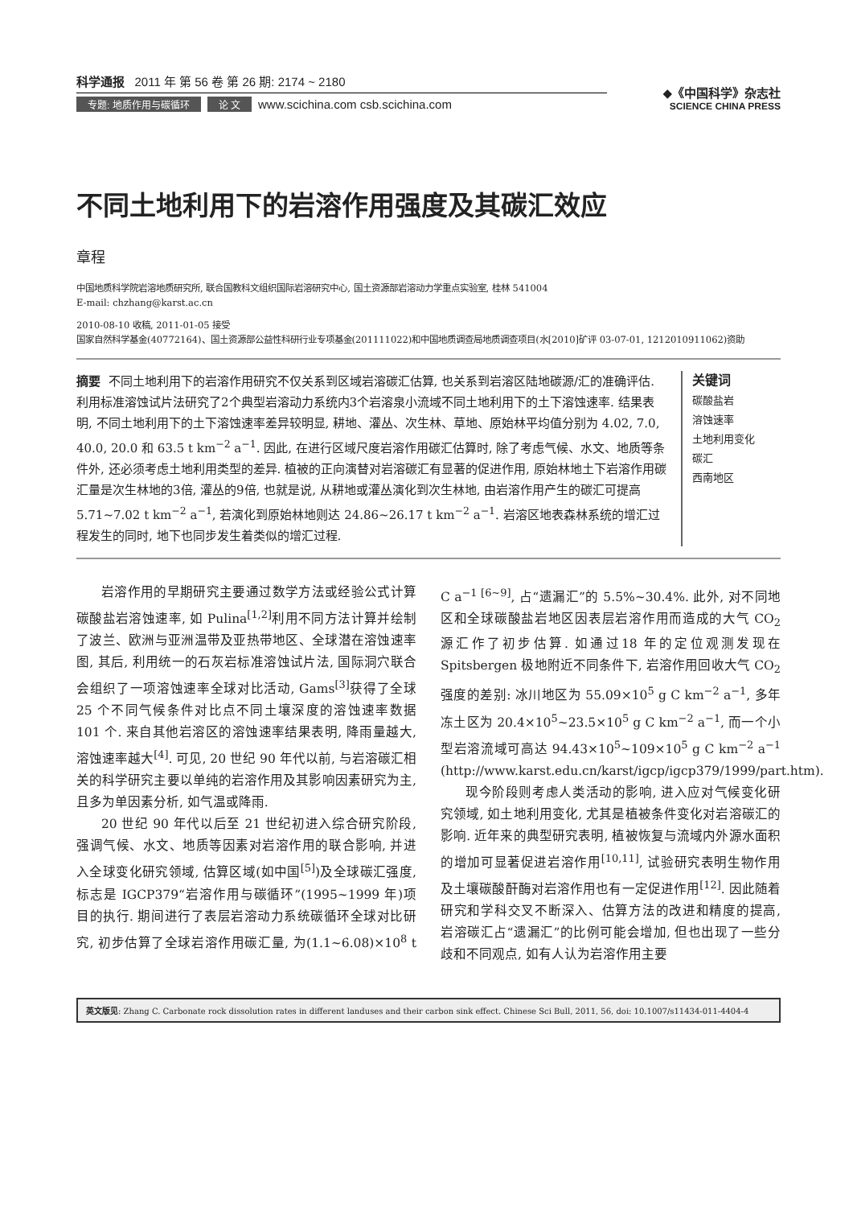科学通报 2011 年 第 56 卷 第 26 期: 2174 ~ 2180
专题: 地质作用与碳循环 论 文 www.scichina.com csb.scichina.com
◆《中国科学》杂志社
SCIENCE CHINA PRESS
不同土地利用下的岩溶作用强度及其碳汇效应
章程
中国地质科学院岩溶地质研究所, 联合国教科文组织国际岩溶研究中心, 国土资源部岩溶动力学重点实验室, 桂林 541004
E-mail: chzhang@karst.ac.cn
2010-08-10 收稿, 2011-01-05 接受
国家自然科学基金(40772164)、国土资源部公益性科研行业专项基金(201111022)和中国地质调查局地质调查项目(水[2010]矿评 03-07-01, 1212010911062)资助
摘要 不同土地利用下的岩溶作用研究不仅关系到区域岩溶碳汇估算, 也关系到岩溶区陆地碳源/汇的准确评估. 利用标准溶蚀试片法研究了2个典型岩溶动力系统内3个岩溶泉小流域不同土地利用下的土下溶蚀速率. 结果表明, 不同土地利用下的土下溶蚀速率差异较明显, 耕地、灌丛、次生林、草地、原始林平均值分别为 4.02, 7.0, 40.0, 20.0 和 63.5 t km<sup>−2</sup> a<sup>−1</sup>. 因此, 在进行区域尺度岩溶作用碳汇估算时, 除了考虑气候、水文、地质等条件外, 还必须考虑土地利用类型的差异. 植被的正向演替对岩溶碳汇有显著的促进作用, 原始林地土下岩溶作用碳汇量是次生林地的3倍, 灌丛的9倍, 也就是说, 从耕地或灌丛演化到次生林地, 由岩溶作用产生的碳汇可提高 5.71~7.02 t km<sup>−2</sup> a<sup>−1</sup>, 若演化到原始林地则达 24.86~26.17 t km<sup>−2</sup> a<sup>−1</sup>. 岩溶区地表森林系统的增汇过程发生的同时, 地下也同步发生着类似的增汇过程.
关键词
碳酸盐岩
溶蚀速率
土地利用变化
碳汇
西南地区
岩溶作用的早期研究主要通过数学方法或经验公式计算碳酸盐岩溶蚀速率, 如 Pulina<sup>[1,2]</sup>利用不同方法计算并绘制了波兰、欧洲与亚洲温带及亚热带地区、全球潜在溶蚀速率图, 其后, 利用统一的石灰岩标准溶蚀试片法, 国际洞穴联合会组织了一项溶蚀速率全球对比活动, Gams<sup>[3]</sup>获得了全球 25 个不同气候条件对比点不同土壤深度的溶蚀速率数据 101 个. 来自其他岩溶区的溶蚀速率结果表明, 降雨量越大, 溶蚀速率越大<sup>[4]</sup>. 可见, 20 世纪 90 年代以前, 与岩溶碳汇相关的科学研究主要以单纯的岩溶作用及其影响因素研究为主, 且多为单因素分析, 如气温或降雨.
20 世纪 90 年代以后至 21 世纪初进入综合研究阶段, 强调气候、水文、地质等因素对岩溶作用的联合影响, 并进入全球变化研究领域, 估算区域(如中国<sup>[5]</sup>)及全球碳汇强度, 标志是 IGCP379“岩溶作用与碳循环”(1995~1999 年)项目的执行. 期间进行了表层岩溶动力系统碳循环全球对比研究, 初步估算了全球岩溶作用碳汇量, 为(1.1~6.08)×10<sup>8</sup> t C a<sup>−1 [6~9]</sup>, 占“遗漏汇”的 5.5%~30.4%. 此外, 对不同地区和全球碳酸盐岩地区因表层岩溶作用而造成的大气 CO<sub>2</sub> 源汇作了初步估算. 如通过18 年的定位观测发现在 Spitsbergen 极地附近不同条件下, 岩溶作用回收大气 CO<sub>2</sub> 强度的差别: 冰川地区为 55.09×10<sup>5</sup> g C km<sup>−2</sup> a<sup>−1</sup>, 多年冻土区为 20.4×10<sup>5</sup>~23.5×10<sup>5</sup> g C km<sup>−2</sup> a<sup>−1</sup>, 而一个小型岩溶流域可高达 94.43×10<sup>5</sup>~109×10<sup>5</sup> g C km<sup>−2</sup> a<sup>−1</sup> (http://www.karst.edu.cn/karst/igcp/igcp379/1999/part.htm).
现今阶段则考虑人类活动的影响, 进入应对气候变化研究领域, 如土地利用变化, 尤其是植被条件变化对岩溶碳汇的影响. 近年来的典型研究表明, 植被恢复与流域内外源水面积的增加可显著促进岩溶作用<sup>[10,11]</sup>, 试验研究表明生物作用及土壤碳酸酐酶对岩溶作用也有一定促进作用<sup>[12]</sup>. 因此随着研究和学科交叉不断深入、估算方法的改进和精度的提高, 岩溶碳汇占“遗漏汇”的比例可能会增加, 但也出现了一些分歧和不同观点, 如有人认为岩溶作用主要
英文版见: Zhang C. Carbonate rock dissolution rates in different landuses and their carbon sink effect. Chinese Sci Bull, 2011, 56, doi: 10.1007/s11434-011-4404-4